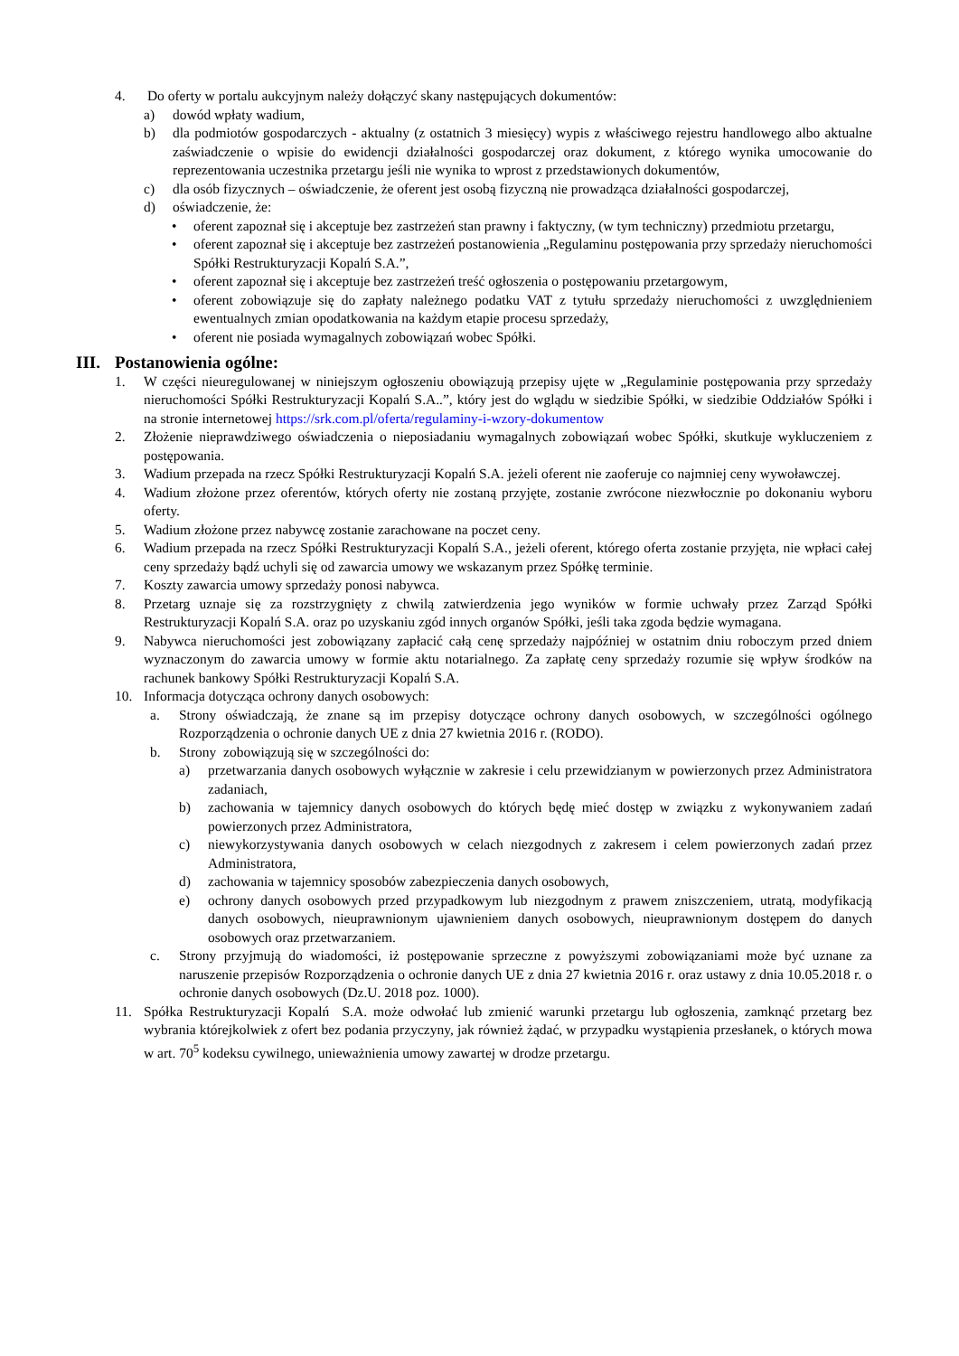4. Do oferty w portalu aukcyjnym należy dołączyć skany następujących dokumentów:
a) dowód wpłaty wadium,
b) dla podmiotów gospodarczych - aktualny (z ostatnich 3 miesięcy) wypis z właściwego rejestru handlowego albo aktualne zaświadczenie o wpisie do ewidencji działalności gospodarczej oraz dokument, z którego wynika umocowanie do reprezentowania uczestnika przetargu jeśli nie wynika to wprost z przedstawionych dokumentów,
c) dla osób fizycznych – oświadczenie, że oferent jest osobą fizyczną nie prowadząca działalności gospodarczej,
d) oświadczenie, że:
• oferent zapoznał się i akceptuje bez zastrzeżeń stan prawny i faktyczny, (w tym techniczny) przedmiotu przetargu,
• oferent zapoznał się i akceptuje bez zastrzeżeń postanowienia „Regulaminu postępowania przy sprzedaży nieruchomości Spółki Restrukturyzacji Kopalń S.A.”,
• oferent zapoznał się i akceptuje bez zastrzeżeń treść ogłoszenia o postępowaniu przetargowym,
• oferent zobowiązuje się do zapłaty należnego podatku VAT z tytułu sprzedaży nieruchomości z uwzględnieniem ewentualnych zmian opodatkowania na każdym etapie procesu sprzedaży,
• oferent nie posiada wymagalnych zobowiązań wobec Spółki.
III. Postanowienia ogólne:
1. W części nieuregulowanej w niniejszym ogłoszeniu obowiązują przepisy ujęte w „Regulaminie postępowania przy sprzedaży nieruchomości Spółki Restrukturyzacji Kopalń S.A..”, który jest do wglądu w siedzibie Spółki, w siedzibie Oddziałów Spółki i na stronie internetowej https://srk.com.pl/oferta/regulaminy-i-wzory-dokumentow
2. Złożenie nieprawdziwego oświadczenia o nieposiadaniu wymagalnych zobowiązań wobec Spółki, skutkuje wykluczeniem z postępowania.
3. Wadium przepada na rzecz Spółki Restrukturyzacji Kopalń S.A. jeżeli oferent nie zaoferuje co najmniej ceny wywoławczej.
4. Wadium złożone przez oferentów, których oferty nie zostaną przyjęte, zostanie zwrócone niezwłocznie po dokonaniu wyboru oferty.
5. Wadium złożone przez nabywcę zostanie zarachowane na poczet ceny.
6. Wadium przepada na rzecz Spółki Restrukturyzacji Kopalń S.A., jeżeli oferent, którego oferta zostanie przyjęta, nie wpłaci całej ceny sprzedaży bądź uchyli się od zawarcia umowy we wskazanym przez Spółkę terminie.
7. Koszty zawarcia umowy sprzedaży ponosi nabywca.
8. Przetarg uznaje się za rozstrzygnięty z chwilą zatwierdzenia jego wyników w formie uchwały przez Zarząd Spółki Restrukturyzacji Kopalń S.A. oraz po uzyskaniu zgód innych organów Spółki, jeśli taka zgoda będzie wymagana.
9. Nabywca nieruchomości jest zobowiązany zapłacić całą cenę sprzedaży najpóźniej w ostatnim dniu roboczym przed dniem wyznaczonym do zawarcia umowy w formie aktu notarialnego. Za zapłatę ceny sprzedaży rozumie się wpływ środków na rachunek bankowy Spółki Restrukturyzacji Kopalń S.A.
10. Informacja dotycząca ochrony danych osobowych:
a. Strony oświadczają, że znane są im przepisy dotyczące ochrony danych osobowych, w szczególności ogólnego Rozporządzenia o ochronie danych UE z dnia 27 kwietnia 2016 r. (RODO).
b. Strony zobowiązują się w szczególności do:
a) przetwarzania danych osobowych wyłącznie w zakresie i celu przewidzianym w powierzonych przez Administratora zadaniach,
b) zachowania w tajemnicy danych osobowych do których będę mieć dostęp w związku z wykonywaniem zadań powierzonych przez Administratora,
c) niewykorzystywania danych osobowych w celach niezgodnych z zakresem i celem powierzonych zadań przez Administratora,
d) zachowania w tajemnicy sposobów zabezpieczenia danych osobowych,
e) ochrony danych osobowych przed przypadkowym lub niezgodnym z prawem zniszczeniem, utratą, modyfikacją danych osobowych, nieuprawnionym ujawnieniem danych osobowych, nieuprawnionym dostępem do danych osobowych oraz przetwarzaniem.
c. Strony przyjmują do wiadomości, iż postępowanie sprzeczne z powyższymi zobowiązaniami może być uznane za naruszenie przepisów Rozporządzenia o ochronie danych UE z dnia 27 kwietnia 2016 r. oraz ustawy z dnia 10.05.2018 r. o ochronie danych osobowych (Dz.U. 2018 poz. 1000).
11. Spółka Restrukturyzacji Kopalń S.A. może odwołać lub zmienić warunki przetargu lub ogłoszenia, zamknąć przetarg bez wybrania którejkolwiek z ofert bez podania przyczyny, jak również żądać, w przypadku wystąpienia przesłanek, o których mowa w art. 70<sup>5</sup> kodeksu cywilnego, unieważnienia umowy zawartej w drodze przetargu.